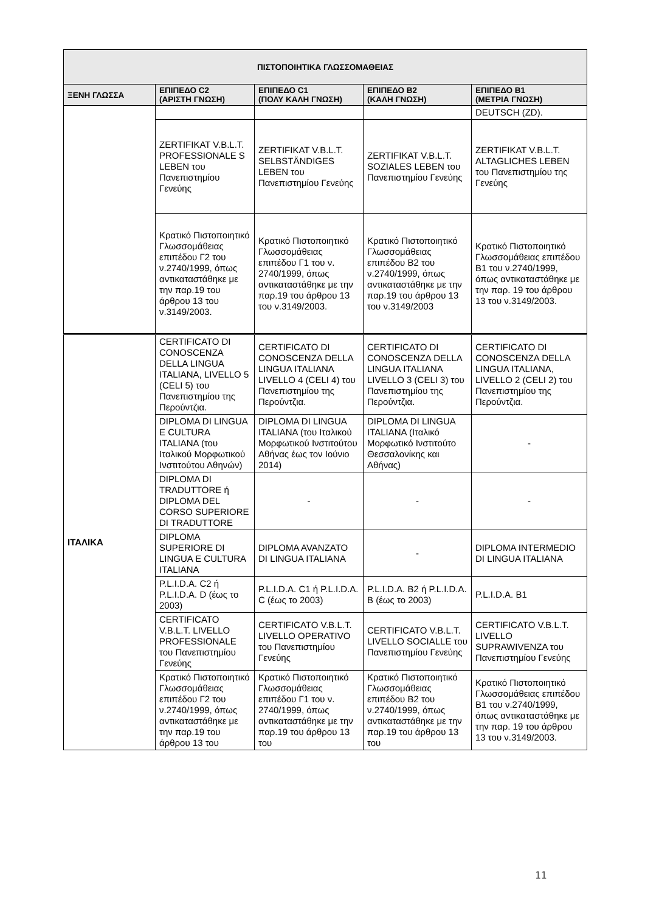| ΠΙΣΤΟΠΟΙΗΤΙΚΑ ΓΛΩΣΣΟΜΑΘΕΙΑΣ | | | | |
| --- | --- | --- | --- | --- |
| ΞΕΝΗ ΓΛΩΣΣΑ | ΕΠΙΠΕΔΟ C2 (ΑΡΙΣΤΗ ΓΝΩΣΗ) | ΕΠΙΠΕΔΟ C1 (ΠΟΛΥ ΚΑΛΗ ΓΝΩΣΗ) | ΕΠΙΠΕΔΟ Β2 (ΚΑΛΗ ΓΝΩΣΗ) | ΕΠΙΠΕΔΟ Β1 (ΜΕΤΡΙΑ ΓΝΩΣΗ) |
| | | | | DEUTSCH (ZD). |
| | ZERTIFIKAT V.B.L.T. PROFESSIONALE S LEBEN του Πανεπιστημίου Γενεύης | ZERTIFIKAT V.B.L.T. SELBSTÄNDIGES LEBEN του Πανεπιστημίου Γενεύης | ZERTIFIKAT V.B.L.T. SOZIALES LEBEN του Πανεπιστημίου Γενεύης | ZERTIFIKAT V.B.L.T. ALTAGLICHES LEBEN του Πανεπιστημίου της Γενεύης |
| | Κρατικό Πιστοποιητικό Γλωσσομάθειας επιπέδου Γ2 του ν.2740/1999, όπως αντικαταστάθηκε με την παρ.19 του άρθρου 13 του ν.3149/2003. | Κρατικό Πιστοποιητικό Γλωσσομάθειας επιπέδου Γ1 του ν. 2740/1999, όπως αντικαταστάθηκε με την παρ.19 του άρθρου 13 του ν.3149/2003. | Κρατικό Πιστοποιητικό Γλωσσομάθειας επιπέδου Β2 του ν.2740/1999, όπως αντικαταστάθηκε με την παρ.19 του άρθρου 13 του ν.3149/2003 | Κρατικό Πιστοποιητικό Γλωσσομάθειας επιπέδου Β1 του ν.2740/1999, όπως αντικαταστάθηκε με την παρ. 19 του άρθρου 13 του ν.3149/2003. |
| ΙΤΑΛΙΚΑ | CERTIFICATO DI CONOSCENZA DELLA LINGUA ITALIANA, LIVELLO 5 (CELI 5) του Πανεπιστημίου της Περούντζια. | CERTIFICATO DI CONOSCENZA DELLA LINGUA ITALIANA LIVELLO 4 (CELI 4) του Πανεπιστημίου της Περούντζια. | CERTIFICATO DI CONOSCENZA DELLA LINGUA ITALIANA LIVELLO 3 (CELI 3) του Πανεπιστημίου της Περούντζια. | CERTIFICATO DI CONOSCENZA DELLA LINGUA ITALIANA, LIVELLO 2 (CELI 2) του Πανεπιστημίου της Περούντζια. |
| | DIPLOMA DI LINGUA E CULTURA ITALIANA (του Ιταλικού Μορφωτικού Ινστιτούτου Αθηνών) | DIPLOMA DI LINGUA ITALIANA (του Ιταλικού Μορφωτικού Ινστιτούτου Αθήνας έως τον Ιούνιο 2014) | DIPLOMA DI LINGUA ITALIANA (Ιταλικό Μορφωτικό Ινστιτούτο Θεσσαλονίκης και Αθήνας) | - |
| | DIPLOMA DI TRADUTTORE ή DIPLOMA DEL CORSO SUPERIORE DI TRADUTTORE | - | - | - |
| | DIPLOMA SUPERIORE DI LINGUA E CULTURA ITALIANA | DIPLOMA AVANZATO DI LINGUA ITALIANA | - | DIPLOMA INTERMEDIO DI LINGUA ITALIANA |
| | P.L.I.D.A. C2 ή P.L.I.D.A. D (έως το 2003) | P.L.I.D.A. C1 ή P.L.I.D.A. C (έως το 2003) | P.L.I.D.A. B2 ή P.L.I.D.A. B (έως το 2003) | P.L.I.D.A. B1 |
| | CERTIFICATO V.B.L.T. LIVELLO PROFESSIONALE του Πανεπιστημίου Γενεύης | CERTIFICATO V.B.L.T. LIVELLO OPERATIVO του Πανεπιστημίου Γενεύης | CERTIFICATO V.B.L.T. LIVELLO SOCIALLE του Πανεπιστημίου Γενεύης | CERTIFICATO V.B.L.T. LIVELLO SUPRAWIVENZA του Πανεπιστημίου Γενεύης |
| | Κρατικό Πιστοποιητικό Γλωσσομάθειας επιπέδου Γ2 του ν.2740/1999, όπως αντικαταστάθηκε με την παρ.19 του άρθρου 13 του | Κρατικό Πιστοποιητικό Γλωσσομάθειας επιπέδου Γ1 του ν. 2740/1999, όπως αντικαταστάθηκε με την παρ.19 του άρθρου 13 του | Κρατικό Πιστοποιητικό Γλωσσομάθειας επιπέδου Β2 του ν.2740/1999, όπως αντικαταστάθηκε με την παρ.19 του άρθρου 13 του | Κρατικό Πιστοποιητικό Γλωσσομάθειας επιπέδου Β1 του ν.2740/1999, όπως αντικαταστάθηκε με την παρ. 19 του άρθρου 13 του ν.3149/2003. |
11